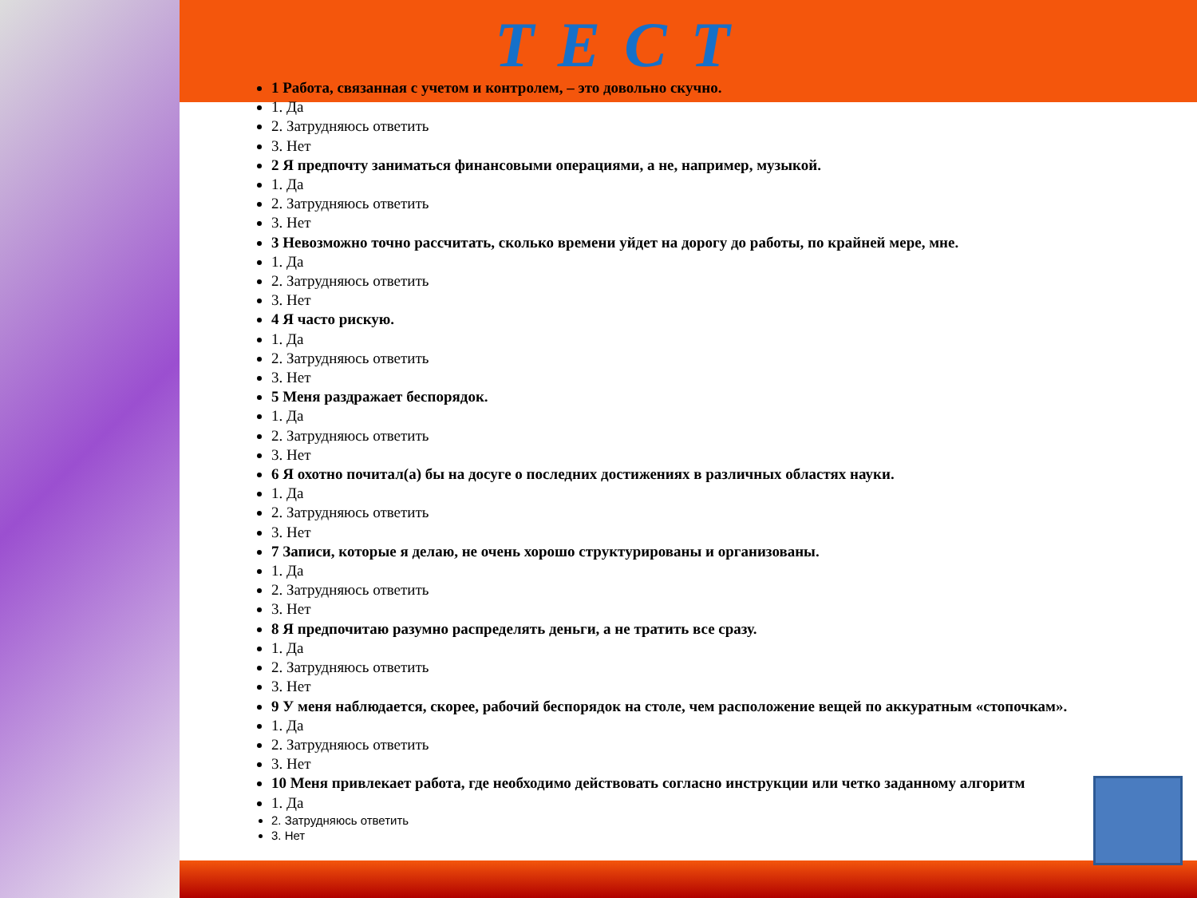ТЕСТ
1 Работа, связанная с учетом и контролем, – это довольно скучно.
1. Да
2. Затрудняюсь ответить
3. Нет
2 Я предпочту заниматься финансовыми операциями, а не, например, музыкой.
1. Да
2. Затрудняюсь ответить
3. Нет
3 Невозможно точно рассчитать, сколько времени уйдет на дорогу до работы, по крайней мере, мне.
1. Да
2. Затрудняюсь ответить
3. Нет
4 Я часто рискую.
1. Да
2. Затрудняюсь ответить
3. Нет
5 Меня раздражает беспорядок.
1. Да
2. Затрудняюсь ответить
3. Нет
6 Я охотно почитал(а) бы на досуге о последних достижениях в различных областях науки.
1. Да
2. Затрудняюсь ответить
3. Нет
7 Записи, которые я делаю, не очень хорошо структурированы и организованы.
1. Да
2. Затрудняюсь ответить
3. Нет
8 Я предпочитаю разумно распределять деньги, а не тратить все сразу.
1. Да
2. Затрудняюсь ответить
3. Нет
9 У меня наблюдается, скорее, рабочий беспорядок на столе, чем расположение вещей по аккуратным «стопочкам».
1. Да
2. Затрудняюсь ответить
3. Нет
10 Меня привлекает работа, где необходимо действовать согласно инструкции или четко заданному алгоритм
1. Да
2. Затрудняюсь ответить
3. Нет